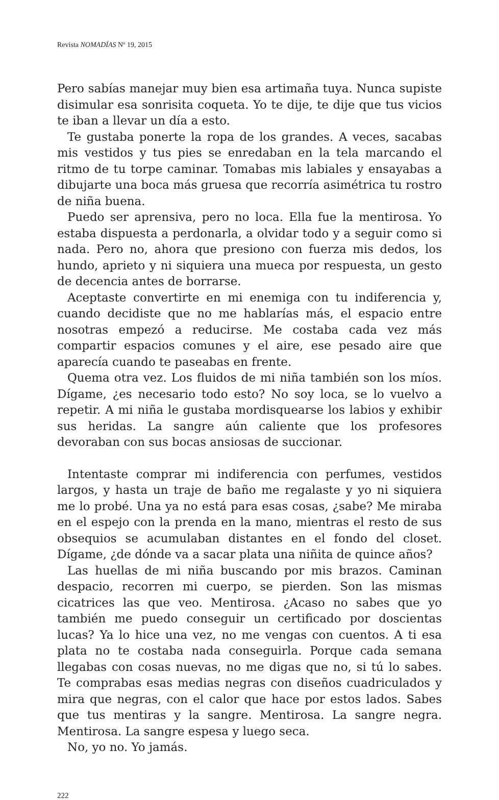Revista NOMADÍAS Nº 19, 2015
Pero sabías manejar muy bien esa artimaña tuya. Nunca supiste disimular esa sonrisita coqueta. Yo te dije, te dije que tus vicios te iban a llevar un día a esto.
Te gustaba ponerte la ropa de los grandes. A veces, sacabas mis vestidos y tus pies se enredaban en la tela marcando el ritmo de tu torpe caminar. Tomabas mis labiales y ensayabas a dibujarte una boca más gruesa que recorría asimétrica tu rostro de niña buena.
Puedo ser aprensiva, pero no loca. Ella fue la mentirosa. Yo estaba dispuesta a perdonarla, a olvidar todo y a seguir como si nada. Pero no, ahora que presiono con fuerza mis dedos, los hundo, aprieto y ni siquiera una mueca por respuesta, un gesto de decencia antes de borrarse.
Aceptaste convertirte en mi enemiga con tu indiferencia y, cuando decidiste que no me hablarías más, el espacio entre nosotras empezó a reducirse. Me costaba cada vez más compartir espacios comunes y el aire, ese pesado aire que aparecía cuando te paseabas en frente.
Quema otra vez. Los fluidos de mi niña también son los míos. Dígame, ¿es necesario todo esto? No soy loca, se lo vuelvo a repetir. A mi niña le gustaba mordisquearse los labios y exhibir sus heridas. La sangre aún caliente que los profesores devoraban con sus bocas ansiosas de succionar.
Intentaste comprar mi indiferencia con perfumes, vestidos largos, y hasta un traje de baño me regalaste y yo ni siquiera me lo probé. Una ya no está para esas cosas, ¿sabe? Me miraba en el espejo con la prenda en la mano, mientras el resto de sus obsequios se acumulaban distantes en el fondo del closet. Dígame, ¿de dónde va a sacar plata una niñita de quince años?
Las huellas de mi niña buscando por mis brazos. Caminan despacio, recorren mi cuerpo, se pierden. Son las mismas cicatrices las que veo. Mentirosa. ¿Acaso no sabes que yo también me puedo conseguir un certificado por doscientas lucas? Ya lo hice una vez, no me vengas con cuentos. A ti esa plata no te costaba nada conseguirla. Porque cada semana llegabas con cosas nuevas, no me digas que no, si tú lo sabes. Te comprabas esas medias negras con diseños cuadriculados y mira que negras, con el calor que hace por estos lados. Sabes que tus mentiras y la sangre. Mentirosa. La sangre negra. Mentirosa. La sangre espesa y luego seca.
No, yo no. Yo jamás.
222